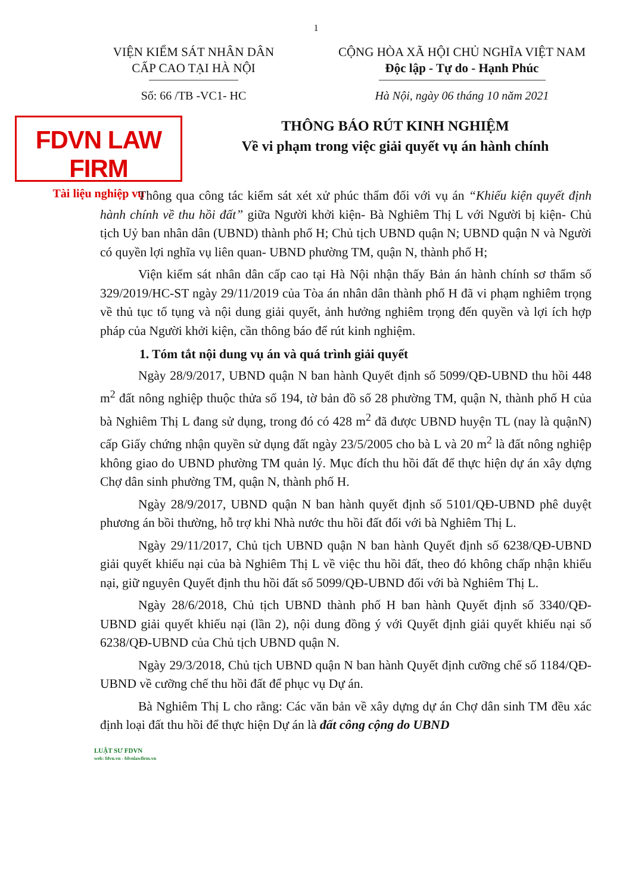1
VIỆN KIỂM SÁT NHÂN DÂN
CẤP CAO TẠI HÀ NỘI
CỘNG HÒA XÃ HỘI CHỦ NGHĨA VIỆT NAM
Độc lập - Tự do - Hạnh Phúc
Số: 66 /TB -VC1- HC Hà Nội, ngày 06 tháng 10 năm 2021
FDVN LAW FIRM
Tài liệu nghiệp vụ
THÔNG BÁO RÚT KINH NGHIỆM
Về vi phạm trong việc giải quyết vụ án hành chính
Thông qua công tác kiểm sát xét xử phúc thẩm đối với vụ án “Khiếu kiện quyết định hành chính về thu hồi đất” giữa Người khởi kiện- Bà Nghiêm Thị L với Người bị kiện- Chủ tịch Uỷ ban nhân dân (UBND) thành phố H; Chủ tịch UBND quận N; UBND quận N và Người có quyền lợi nghĩa vụ liên quan- UBND phường TM, quận N, thành phố H;
Viện kiểm sát nhân dân cấp cao tại Hà Nội nhận thấy Bản án hành chính sơ thẩm số 329/2019/HC-ST ngày 29/11/2019 của Tòa án nhân dân thành phố H đã vi phạm nghiêm trọng về thủ tục tố tụng và nội dung giải quyết, ảnh hưởng nghiêm trọng đến quyền và lợi ích hợp pháp của Người khởi kiện, cần thông báo để rút kinh nghiệm.
1. Tóm tắt nội dung vụ án và quá trình giải quyết
Ngày 28/9/2017, UBND quận N ban hành Quyết định số 5099/QĐ-UBND thu hồi 448 m<sup>2</sup> đất nông nghiệp thuộc thửa số 194, tờ bản đồ số 28 phường TM, quận N, thành phố H của bà Nghiêm Thị L đang sử dụng, trong đó có 428 m<sup>2</sup> đã được UBND huyện TL (nay là quậnN) cấp Giấy chứng nhận quyền sử dụng đất ngày 23/5/2005 cho bà L và 20 m<sup>2</sup> là đất nông nghiệp không giao do UBND phường TM quản lý. Mục đích thu hồi đất để thực hiện dự án xây dựng Chợ dân sinh phường TM, quận N, thành phố H.
Ngày 28/9/2017, UBND quận N ban hành quyết định số 5101/QĐ-UBND phê duyệt phương án bồi thường, hỗ trợ khi Nhà nước thu hồi đất đối với bà Nghiêm Thị L.
Ngày 29/11/2017, Chủ tịch UBND quận N ban hành Quyết định số 6238/QĐ-UBND giải quyết khiếu nại của bà Nghiêm Thị L về việc thu hồi đất, theo đó không chấp nhận khiếu nại, giữ nguyên Quyết định thu hồi đất số 5099/QĐ-UBND đối với bà Nghiêm Thị L.
Ngày 28/6/2018, Chủ tịch UBND thành phố H ban hành Quyết định số 3340/QĐ-UBND giải quyết khiếu nại (lần 2), nội dung đồng ý với Quyết định giải quyết khiếu nại số 6238/QĐ-UBND của Chủ tịch UBND quận N.
Ngày 29/3/2018, Chủ tịch UBND quận N ban hành Quyết định cưỡng chế số 1184/QĐ-UBND về cưỡng chế thu hồi đất để phục vụ Dự án.
Bà Nghiêm Thị L cho rằng: Các văn bản về xây dựng dự án Chợ dân sinh TM đều xác định loại đất thu hồi để thực hiện Dự án là đất công cộng do UBND
LUẬT SƯ FDVN
web: fdvn.vn - fdvnlawfirm.vn